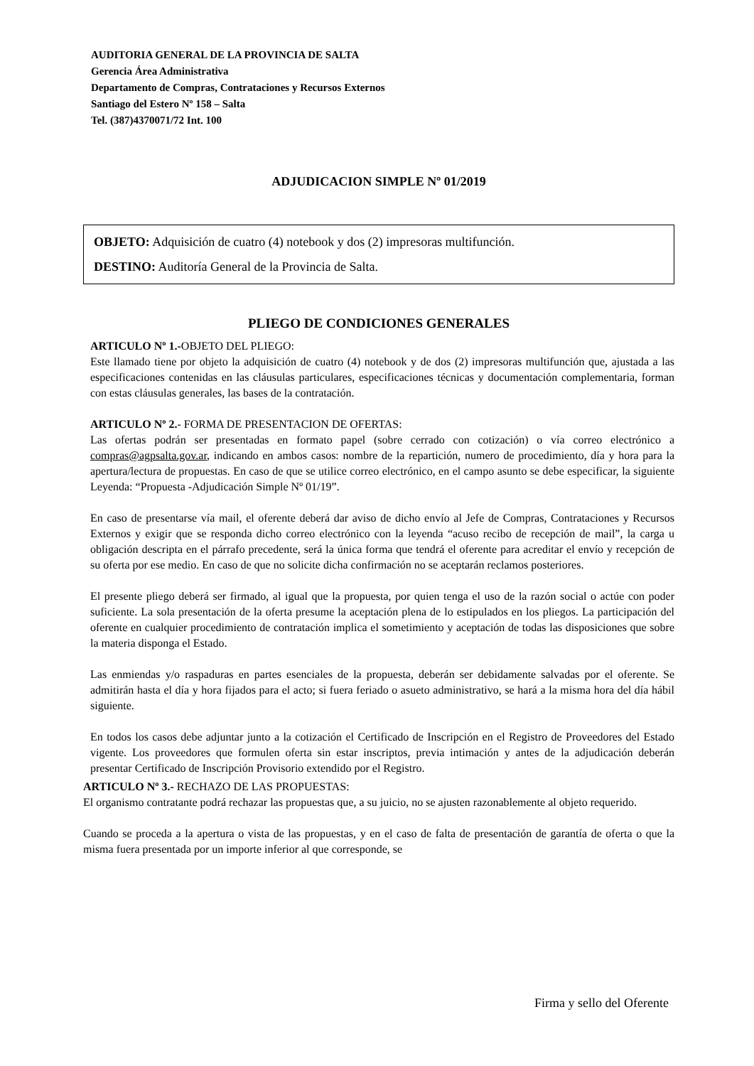AUDITORIA GENERAL DE LA PROVINCIA DE SALTA
Gerencia Área Administrativa
Departamento de Compras, Contrataciones y Recursos Externos
Santiago del Estero Nº 158 – Salta
Tel. (387)4370071/72 Int. 100
ADJUDICACION SIMPLE Nº 01/2019
OBJETO: Adquisición de cuatro (4) notebook y dos (2) impresoras multifunción.
DESTINO: Auditoría General de la Provincia de Salta.
PLIEGO DE CONDICIONES GENERALES
ARTICULO Nº 1.-OBJETO DEL PLIEGO:
Este llamado tiene por objeto la adquisición de cuatro (4) notebook y de dos (2) impresoras multifunción que, ajustada a las especificaciones contenidas en las cláusulas particulares, especificaciones técnicas y documentación complementaria, forman con estas cláusulas generales, las bases de la contratación.
ARTICULO Nº 2.- FORMA DE PRESENTACION DE OFERTAS:
Las ofertas podrán ser presentadas en formato papel (sobre cerrado con cotización) o vía correo electrónico a compras@agpsalta.gov.ar, indicando en ambos casos: nombre de la repartición, numero de procedimiento, día y hora para la apertura/lectura de propuestas. En caso de que se utilice correo electrónico, en el campo asunto se debe especificar, la siguiente Leyenda: “Propuesta -Adjudicación Simple Nº 01/19”.
En caso de presentarse vía mail, el oferente deberá dar aviso de dicho envío al Jefe de Compras, Contrataciones y Recursos Externos y exigir que se responda dicho correo electrónico con la leyenda “acuso recibo de recepción de mail”, la carga u obligación descripta en el párrafo precedente, será la única forma que tendrá el oferente para acreditar el envío y recepción de su oferta por ese medio. En caso de que no solicite dicha confirmación no se aceptarán reclamos posteriores.
El presente pliego deberá ser firmado, al igual que la propuesta, por quien tenga el uso de la razón social o actúe con poder suficiente. La sola presentación de la oferta presume la aceptación plena de lo estipulados en los pliegos. La participación del oferente en cualquier procedimiento de contratación implica el sometimiento y aceptación de todas las disposiciones que sobre la materia disponga el Estado.
Las enmiendas y/o raspaduras en partes esenciales de la propuesta, deberán ser debidamente salvadas por el oferente. Se admitirán hasta el día y hora fijados para el acto; si fuera feriado o asueto administrativo, se hará a la misma hora del día hábil siguiente.
En todos los casos debe adjuntar junto a la cotización el Certificado de Inscripción en el Registro de Proveedores del Estado vigente. Los proveedores que formulen oferta sin estar inscriptos, previa intimación y antes de la adjudicación deberán presentar Certificado de Inscripción Provisorio extendido por el Registro.
ARTICULO Nº 3.- RECHAZO DE LAS PROPUESTAS:
El organismo contratante podrá rechazar las propuestas que, a su juicio, no se ajusten razonablemente al objeto requerido.
Cuando se proceda a la apertura o vista de las propuestas, y en el caso de falta de presentación de garantía de oferta o que la misma fuera presentada por un importe inferior al que corresponde, se
Firma y sello del Oferente